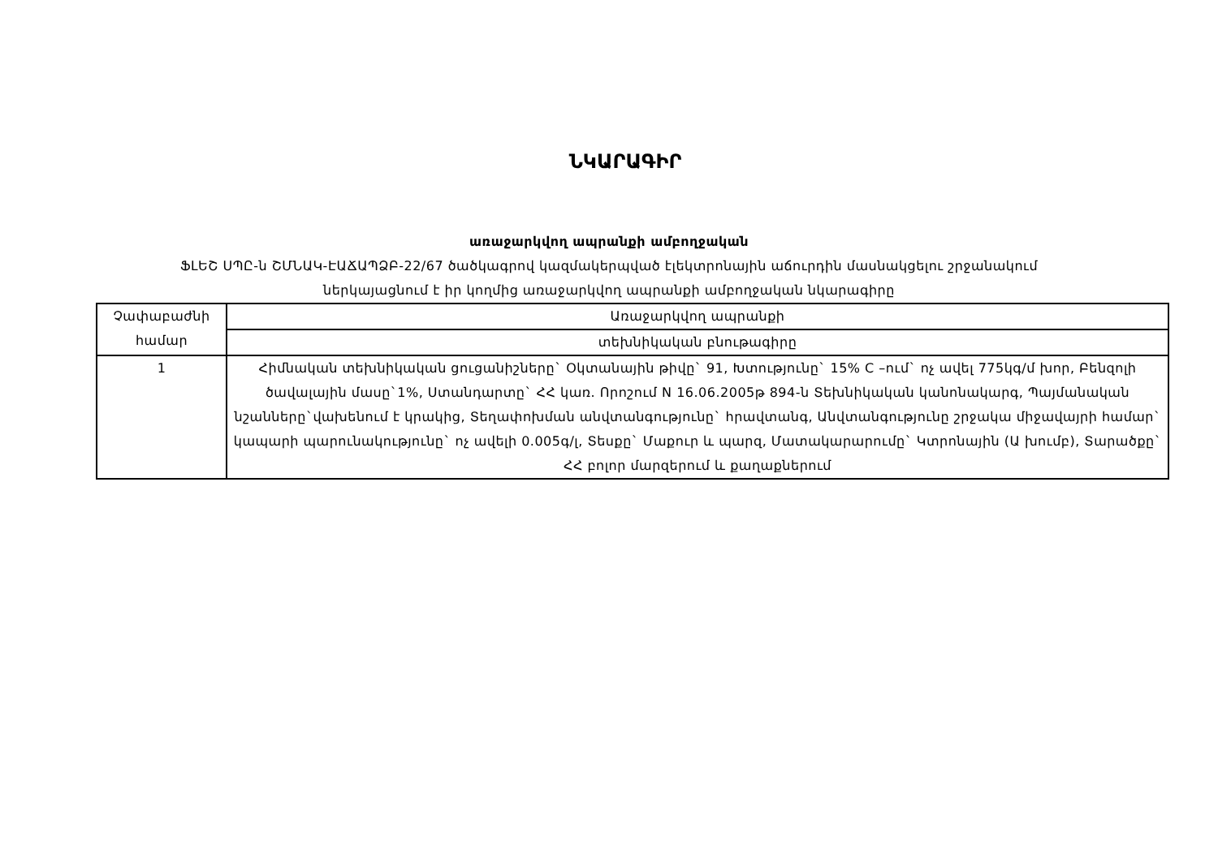ՆԿԱՐԱԳԻՐ
առաջարկվող ապրանքի ամբողջական
ՖԼԵՇ ՍՊԸ-ն ՇՄՆԱԿ-ԷԱՃԱՊՁԲ-22/67 ծածկագրով կազմակերպված էլեկտրոնային աճուրդին մասնակցելու շրջանակում
ներկայացնում է իր կողմից առաջարկվող ապրանքի ամբողջական նկարագիրը
| Չափաբաժնի համար | Առաջարկվող ապրանքի |
| | տեխնիկական բնութագիրը |
| 1 | Հիմնական տեխնիկական ցուցանիշները` Օկտանային թիվը` 91, Խտությունը` 15% C –ում` ոչ ավել 775կգ/մ խոր, Բենզոլի ծավալային մասը`1%, Ստանդարտը` ՀՀ կառ. Որոշում N 16.06.2005թ 894-ն Տեխնիկական կանոնակարգ, Պայմանական նշանները`վախենում է կրակից, Տեղափոխման անվտանգությունը` հրավտանգ, Անվտանգությունը շրջակա միջավայրի համար` կապարի պարունակությունը` ոչ ավելի 0.005գ/լ, Տեսքը` Մաքուր և պարզ, Մատակարարումը` Կտրոնային (Ա խումբ), Տարածքը` ՀՀ բոլոր մարզերում և քաղաքներում |